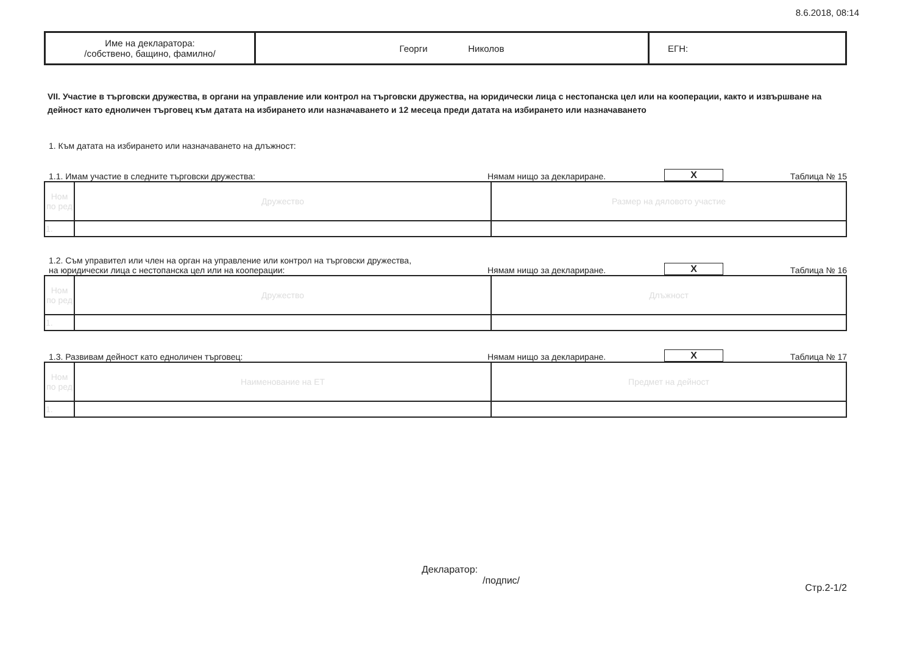8.6.2018, 08:14
| Име на декларатора: /собствено, бащино, фамилно/ | Георги Николов | ЕГН: |
VII. Участие в търговски дружества, в органи на управление или контрол на търговски дружества, на юридически лица с нестопанска цел или на кооперации, както и извършване на дейност като едноличен търговец към датата на избирането или назначаването и 12 месеца преди датата на избирането или назначаването
1. Към датата на избирането или назначаването на длъжност:
1.1. Имам участие в следните търговски дружества: Нямам нищо за деклариране. X Таблица № 15
| Ном по ред | Дружество | Размер на дяловото участие |
| 1. | | |
1.2. Съм управител или член на орган на управление или контрол на търговски дружества,
на юридически лица с нестопанска цел или на кооперации: Нямам нищо за деклариране. X Таблица № 16
| Ном по ред | Дружество | Длъжност |
| 1. | | |
1.3. Развивам дейност като едноличен търговец: Нямам нищо за деклариране. X Таблица № 17
| Ном по ред | Наименование на ЕТ | Предмет на дейност |
| 1. | | |
Декларатор:
/подпис/
Стр.2-1/2